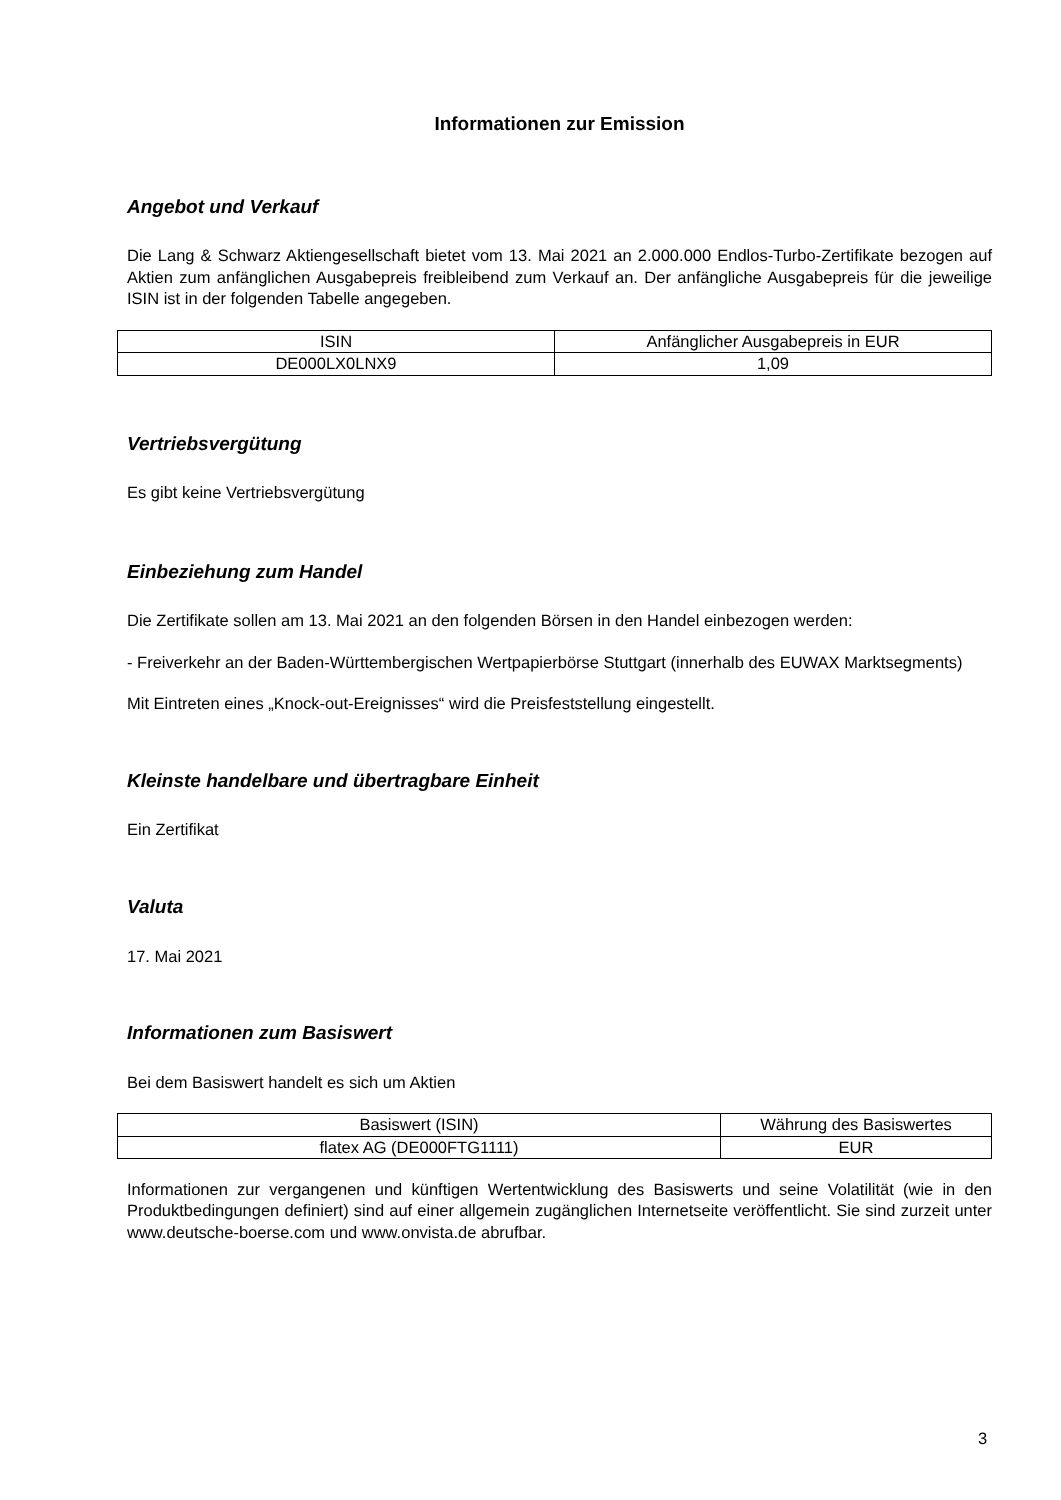Informationen zur Emission
Angebot und Verkauf
Die Lang & Schwarz Aktiengesellschaft bietet vom 13. Mai 2021 an 2.000.000 Endlos-Turbo-Zertifikate bezogen auf Aktien zum anfänglichen Ausgabepreis freibleibend zum Verkauf an. Der anfängliche Ausgabepreis für die jeweilige ISIN ist in der folgenden Tabelle angegeben.
| ISIN | Anfänglicher Ausgabepreis in EUR |
| DE000LX0LNX9 | 1,09 |
Vertriebsvergütung
Es gibt keine Vertriebsvergütung
Einbeziehung zum Handel
Die Zertifikate sollen am 13. Mai 2021 an den folgenden Börsen in den Handel einbezogen werden:
- Freiverkehr an der Baden-Württembergischen Wertpapierbörse Stuttgart (innerhalb des EUWAX Marktsegments)
Mit Eintreten eines „Knock-out-Ereignisses“ wird die Preisfeststellung eingestellt.
Kleinste handelbare und übertragbare Einheit
Ein Zertifikat
Valuta
17. Mai 2021
Informationen zum Basiswert
Bei dem Basiswert handelt es sich um Aktien
| Basiswert (ISIN) | Währung des Basiswertes |
| flatex AG (DE000FTG1111) | EUR |
Informationen zur vergangenen und künftigen Wertentwicklung des Basiswerts und seine Volatilität (wie in den Produktbedingungen definiert) sind auf einer allgemein zugänglichen Internetseite veröffentlicht. Sie sind zurzeit unter www.deutsche-boerse.com und www.onvista.de abrufbar.
3